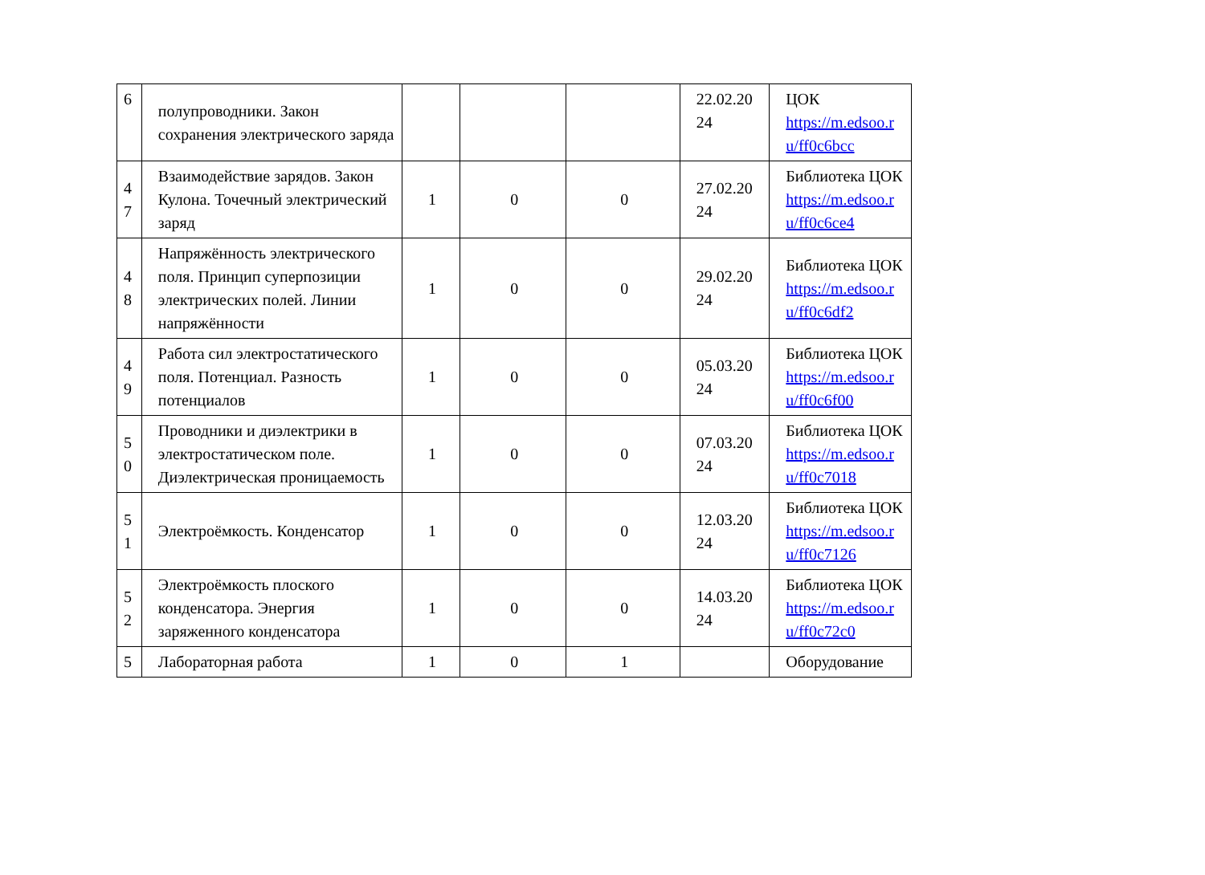| 6 | полупроводники. Закон сохранения электрического заряда | | | | 22.02.20 24 | ЦОК https://m.edsoo.r u/ff0c6bcc |
| 4 7 | Взаимодействие зарядов. Закон Кулона. Точечный электрический заряд | 1 | 0 | 0 | 27.02.20 24 | Библиотека ЦОК https://m.edsoo.r u/ff0c6ce4 |
| 4 8 | Напряжённость электрического поля. Принцип суперпозиции электрических полей. Линии напряжённости | 1 | 0 | 0 | 29.02.20 24 | Библиотека ЦОК https://m.edsoo.r u/ff0c6df2 |
| 4 9 | Работа сил электростатического поля. Потенциал. Разность потенциалов | 1 | 0 | 0 | 05.03.20 24 | Библиотека ЦОК https://m.edsoo.r u/ff0c6f00 |
| 5 0 | Проводники и диэлектрики в электростатическом поле. Диэлектрическая проницаемость | 1 | 0 | 0 | 07.03.20 24 | Библиотека ЦОК https://m.edsoo.r u/ff0c7018 |
| 5 1 | Электроёмкость. Конденсатор | 1 | 0 | 0 | 12.03.20 24 | Библиотека ЦОК https://m.edsoo.r u/ff0c7126 |
| 5 2 | Электроёмкость плоского конденсатора. Энергия заряженного конденсатора | 1 | 0 | 0 | 14.03.20 24 | Библиотека ЦОК https://m.edsoo.r u/ff0c72c0 |
| 5 | Лабораторная работа | 1 | 0 | 1 | | Оборудование |